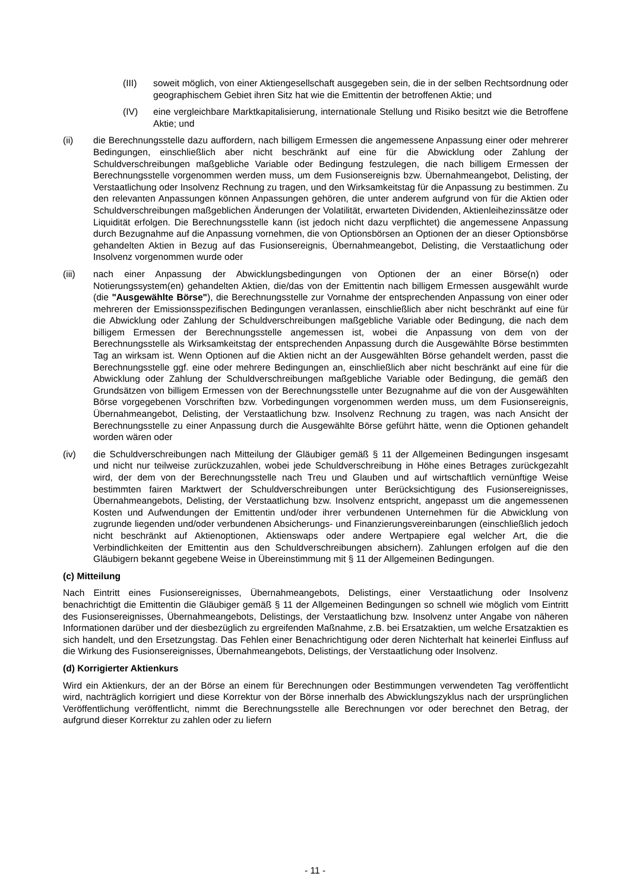(III) soweit möglich, von einer Aktiengesellschaft ausgegeben sein, die in der selben Rechtsordnung oder geographischem Gebiet ihren Sitz hat wie die Emittentin der betroffenen Aktie; und
(IV) eine vergleichbare Marktkapitalisierung, internationale Stellung und Risiko besitzt wie die Betroffene Aktie; und
(ii) die Berechnungsstelle dazu auffordern, nach billigem Ermessen die angemessene Anpassung einer oder mehrerer Bedingungen, einschließlich aber nicht beschränkt auf eine für die Abwicklung oder Zahlung der Schuldverschreibungen maßgebliche Variable oder Bedingung festzulegen, die nach billigem Ermessen der Berechnungsstelle vorgenommen werden muss, um dem Fusionsereignis bzw. Übernahmeangebot, Delisting, der Verstaatlichung oder Insolvenz Rechnung zu tragen, und den Wirksamkeitstag für die Anpassung zu bestimmen. Zu den relevanten Anpassungen können Anpassungen gehören, die unter anderem aufgrund von für die Aktien oder Schuldverschreibungen maßgeblichen Änderungen der Volatilität, erwarteten Dividenden, Aktienleihezinssätze oder Liquidität erfolgen. Die Berechnungsstelle kann (ist jedoch nicht dazu verpflichtet) die angemessene Anpassung durch Bezugnahme auf die Anpassung vornehmen, die von Optionsbörsen an Optionen der an dieser Optionsbörse gehandelten Aktien in Bezug auf das Fusionsereignis, Übernahmeangebot, Delisting, die Verstaatlichung oder Insolvenz vorgenommen wurde oder
(iii) nach einer Anpassung der Abwicklungsbedingungen von Optionen der an einer Börse(n) oder Notierungssystem(en) gehandelten Aktien, die/das von der Emittentin nach billigem Ermessen ausgewählt wurde (die "Ausgewählte Börse"), die Berechnungsstelle zur Vornahme der entsprechenden Anpassung von einer oder mehreren der Emissionsspezifischen Bedingungen veranlassen, einschließlich aber nicht beschränkt auf eine für die Abwicklung oder Zahlung der Schuldverschreibungen maßgebliche Variable oder Bedingung, die nach dem billigem Ermessen der Berechnungsstelle angemessen ist, wobei die Anpassung von dem von der Berechnungsstelle als Wirksamkeitstag der entsprechenden Anpassung durch die Ausgewählte Börse bestimmten Tag an wirksam ist. Wenn Optionen auf die Aktien nicht an der Ausgewählten Börse gehandelt werden, passt die Berechnungsstelle ggf. eine oder mehrere Bedingungen an, einschließlich aber nicht beschränkt auf eine für die Abwicklung oder Zahlung der Schuldverschreibungen maßgebliche Variable oder Bedingung, die gemäß den Grundsätzen von billigem Ermessen von der Berechnungsstelle unter Bezugnahme auf die von der Ausgewählten Börse vorgegebenen Vorschriften bzw. Vorbedingungen vorgenommen werden muss, um dem Fusionsereignis, Übernahmeangebot, Delisting, der Verstaatlichung bzw. Insolvenz Rechnung zu tragen, was nach Ansicht der Berechnungsstelle zu einer Anpassung durch die Ausgewählte Börse geführt hätte, wenn die Optionen gehandelt worden wären oder
(iv) die Schuldverschreibungen nach Mitteilung der Gläubiger gemäß § 11 der Allgemeinen Bedingungen insgesamt und nicht nur teilweise zurückzuzahlen, wobei jede Schuldverschreibung in Höhe eines Betrages zurückgezahlt wird, der dem von der Berechnungsstelle nach Treu und Glauben und auf wirtschaftlich vernünftige Weise bestimmten fairen Marktwert der Schuldverschreibungen unter Berücksichtigung des Fusionsereignisses, Übernahmeangebots, Delisting, der Verstaatlichung bzw. Insolvenz entspricht, angepasst um die angemessenen Kosten und Aufwendungen der Emittentin und/oder ihrer verbundenen Unternehmen für die Abwicklung von zugrunde liegenden und/oder verbundenen Absicherungs- und Finanzierungsvereinbarungen (einschließlich jedoch nicht beschränkt auf Aktienoptionen, Aktienswaps oder andere Wertpapiere egal welcher Art, die die Verbindlichkeiten der Emittentin aus den Schuldverschreibungen absichern). Zahlungen erfolgen auf die den Gläubigern bekannt gegebene Weise in Übereinstimmung mit § 11 der Allgemeinen Bedingungen.
(c) Mitteilung
Nach Eintritt eines Fusionsereignisses, Übernahmeangebots, Delistings, einer Verstaatlichung oder Insolvenz benachrichtigt die Emittentin die Gläubiger gemäß § 11 der Allgemeinen Bedingungen so schnell wie möglich vom Eintritt des Fusionsereignisses, Übernahmeangebots, Delistings, der Verstaatlichung bzw. Insolvenz unter Angabe von näheren Informationen darüber und der diesbezüglich zu ergreifenden Maßnahme, z.B. bei Ersatzaktien, um welche Ersatzaktien es sich handelt, und den Ersetzungstag. Das Fehlen einer Benachrichtigung oder deren Nichterhalt hat keinerlei Einfluss auf die Wirkung des Fusionsereignisses, Übernahmeangebots, Delistings, der Verstaatlichung oder Insolvenz.
(d) Korrigierter Aktienkurs
Wird ein Aktienkurs, der an der Börse an einem für Berechnungen oder Bestimmungen verwendeten Tag veröffentlicht wird, nachträglich korrigiert und diese Korrektur von der Börse innerhalb des Abwicklungszyklus nach der ursprünglichen Veröffentlichung veröffentlicht, nimmt die Berechnungsstelle alle Berechnungen vor oder berechnet den Betrag, der aufgrund dieser Korrektur zu zahlen oder zu liefern
- 11 -